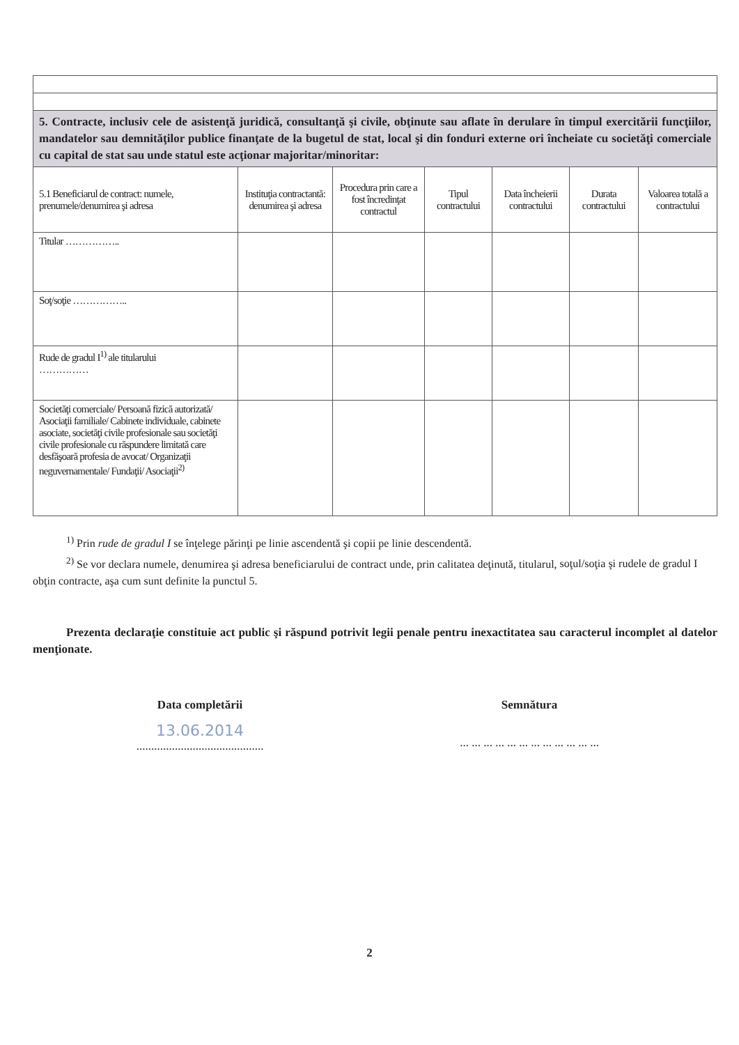| 5. Contracte, inclusiv cele de asistenţă juridică, consultanţă şi civile, obţinute sau aflate în derulare în timpul exercitării funcţiilor, mandatelor sau demnităţilor publice finanţate de la bugetul de stat, local şi din fonduri externe ori încheiate cu societăţi comerciale cu capital de stat sau unde statul este acţionar majoritar/minoritar: | | | | | | |
| 5.1 Beneficiarul de contract: numele, prenumele/denumirea şi adresa | Instituţia contractantă: denumirea şi adresa | Procedura prin care a fost încredinţat contractul | Tipul contractului | Data încheierii contractului | Durata contractului | Valoarea totală a contractului |
| Titular …………….. | | | | | | |
| Soţ/soţie …………….. | | | | | | |
| Rude de gradul I<sup>1)</sup> ale titularului …………… | | | | | | |
| Societăţi comerciale/ Persoană fizică autorizată/ Asociaţii familiale/ Cabinete individuale, cabinete asociate, societăţi civile profesionale sau societăţi civile profesionale cu răspundere limitată care desfăşoară profesia de avocat/ Organizaţii neguvernamentale/ Fundaţii/ Asociaţii<sup>2)</sup> | | | | | | |
<sup>1)</sup> Prin rude de gradul I se înţelege părinţi pe linie ascendentă şi copii pe linie descendentă.
<sup>2)</sup> Se vor declara numele, denumirea şi adresa beneficiarului de contract unde, prin calitatea deţinută, titularul, soţul/soţia şi rudele de gradul I obţin contracte, aşa cum sunt definite la punctul 5.
Prezenta declaraţie constituie act public şi răspund potrivit legii penale pentru inexactitatea sau caracterul incomplet al datelor menţionate.
Data completării
13.06.2014
...........................................
Semnătura
... ... ... ... ... ... ... ... ... ... ... ...
2